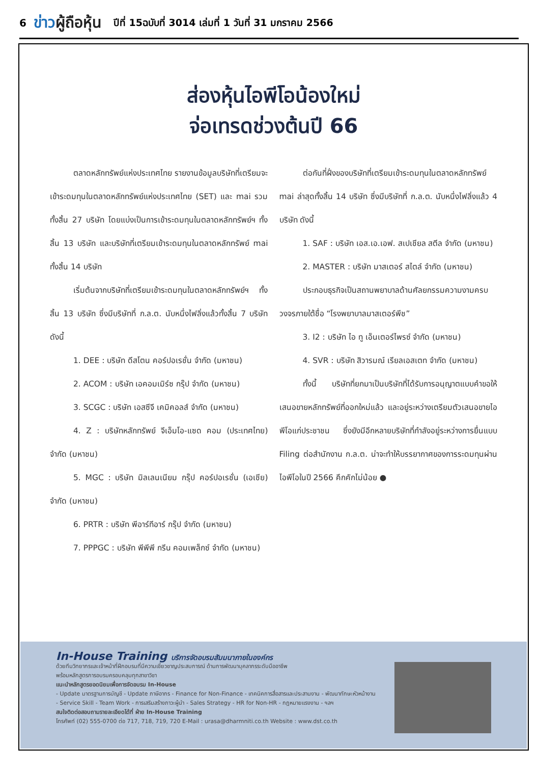6 ข่าวผู้ถือหุ้น ปีที่ 15ฉบับที่ 3014 เล่มที่ 1 วันที่ 31 มกราคม 2566
ส่องหุ้นไอพีโอน้องใหม่
จ่อเทรดช่วงต้นปี 66
ตลาดหลักทรัพย์แห่งประเทศไทย รายงานข้อมูลบริษัทที่เตรียมจะเข้าระดมทุนในตลาดหลักทรัพย์แห่งประเทศไทย (SET) และ mai รวมทั้งสิ้น 27 บริษัท โดยแบ่งเป็นการเข้าระดมทุนในตลาดหลักทรัพย์ฯ ทั้งสิ้น 13 บริษัท และบริษัทที่เตรียมเข้าระดมทุนในตลาดหลักทรัพย์ mai ทั้งสิ้น 14 บริษัท
เริ่มต้นจากบริษัทที่เตรียมเข้าระดมทุนในตลาดหลักทรัพย์ฯ ทั้งสิ้น 13 บริษัท ซึ่งมีบริษัทที่ ก.ล.ต. นับหนึ่งไฟลิ่งแล้วทั้งสิ้น 7 บริษัท ดังนี้
1. DEE : บริษัท ดีสโตน คอร์ปอเรชั่น จำกัด (มหาชน)
2. ACOM : บริษัท เอคอมเมิร์ซ กรุ๊ป จำกัด (มหาชน)
3. SCGC : บริษัท เอสซีจี เคมิคอลส์ จำกัด (มหาชน)
4. Z : บริษัทหลักทรัพย์ จีเอ็มโอ-แซด คอม (ประเทศไทย) จำกัด (มหาชน)
5. MGC : บริษัท มิลเลนเนียม กรุ๊ป คอร์ปอเรชั่น (เอเชีย) จำกัด (มหาชน)
6. PRTR : บริษัท พีอาร์ทีอาร์ กรุ๊ป จำกัด (มหาชน)
7. PPPGC : บริษัท พีพีพี กรีน คอมเพล็กซ์ จำกัด (มหาชน)
ต่อกันที่ฝั่งของบริษัทที่เตรียมเข้าระดมทุนในตลาดหลักทรัพย์ mai ล่าสุดทั้งสิ้น 14 บริษัท ซึ่งมีบริษัทที่ ก.ล.ต. นับหนึ่งไฟลิ่งแล้ว 4 บริษัท ดังนี้
1. SAF : บริษัท เอส.เอ.เอฟ. สเปเชียล สตีล จำกัด (มหาชน)
2. MASTER : บริษัท มาสเตอร์ สไตล์ จำกัด (มหาชน)
ประกอบธุรกิจเป็นสถานพยาบาลด้านศัลยกรรมความงามครบวงจรภายใต้ชื่อ “โรงพยาบาลมาสเตอร์พีช”
3. I2 : บริษัท ไอ ทู เอ็นเตอร์ไพรซ์ จำกัด (มหาชน)
4. SVR : บริษัท สิวารมณ์ เรียลเอสเตท จำกัด (มหาชน)
ทั้งนี้ บริษัทที่ยกมาเป็นบริษัทที่ได้รับการอนุญาตแบบคำขอให้เสนอขายหลักทรัพย์ที่ออกใหม่แล้ว และอยู่ระหว่างเตรียมตัวเสนอขายไอพีโอแก่ประชาชน ซึ่งยังมีอีกหลายบริษัทที่กำลังอยู่ระหว่างการยื่นแบบ Filing ต่อสำนักงาน ก.ล.ต. น่าจะทำให้บรรยากาศของการระดมทุนผ่านไอพีโอในปี 2566 คึกคักไม่น้อย ●
In-House Training บริการจัดอบรมสัมมนาภายในองค์กร
ด้วยทีมวิทยากรและเจ้าหน้าที่ฝึกอบรมที่มีความเชี่ยวชาญประสบการณ์ ด้านการพัฒนาบุคลากรระดับมืออาชีพ
พร้อมหลักสูตรการอบรมครอบคลุมทุกสาขาวิชา
แนะนำหลักสูตรยอดนิยมเพื่อการจัดอบรม In-House
- Update มาตรฐานการบัญชี - Update ภาษีอากร - Finance for Non-Finance - เทคนิคการสื่อสารและประสานงาน - พัฒนาทักษะหัวหน้างาน
- Service Skill - Team Work - การเสริมสร้างภาวะผู้นำ - Sales Strategy - HR for Non-HR - กฎหมายแรงงาน - ฯลฯ
สนใจติดต่อสอบถามรายละเอียดได้ที่ ฝ่าย In-House Training
โทรศัพท์ (02) 555-0700 ต่อ 717, 718, 719, 720 E-Mail : urasa@dharmniti.co.th Website : www.dst.co.th